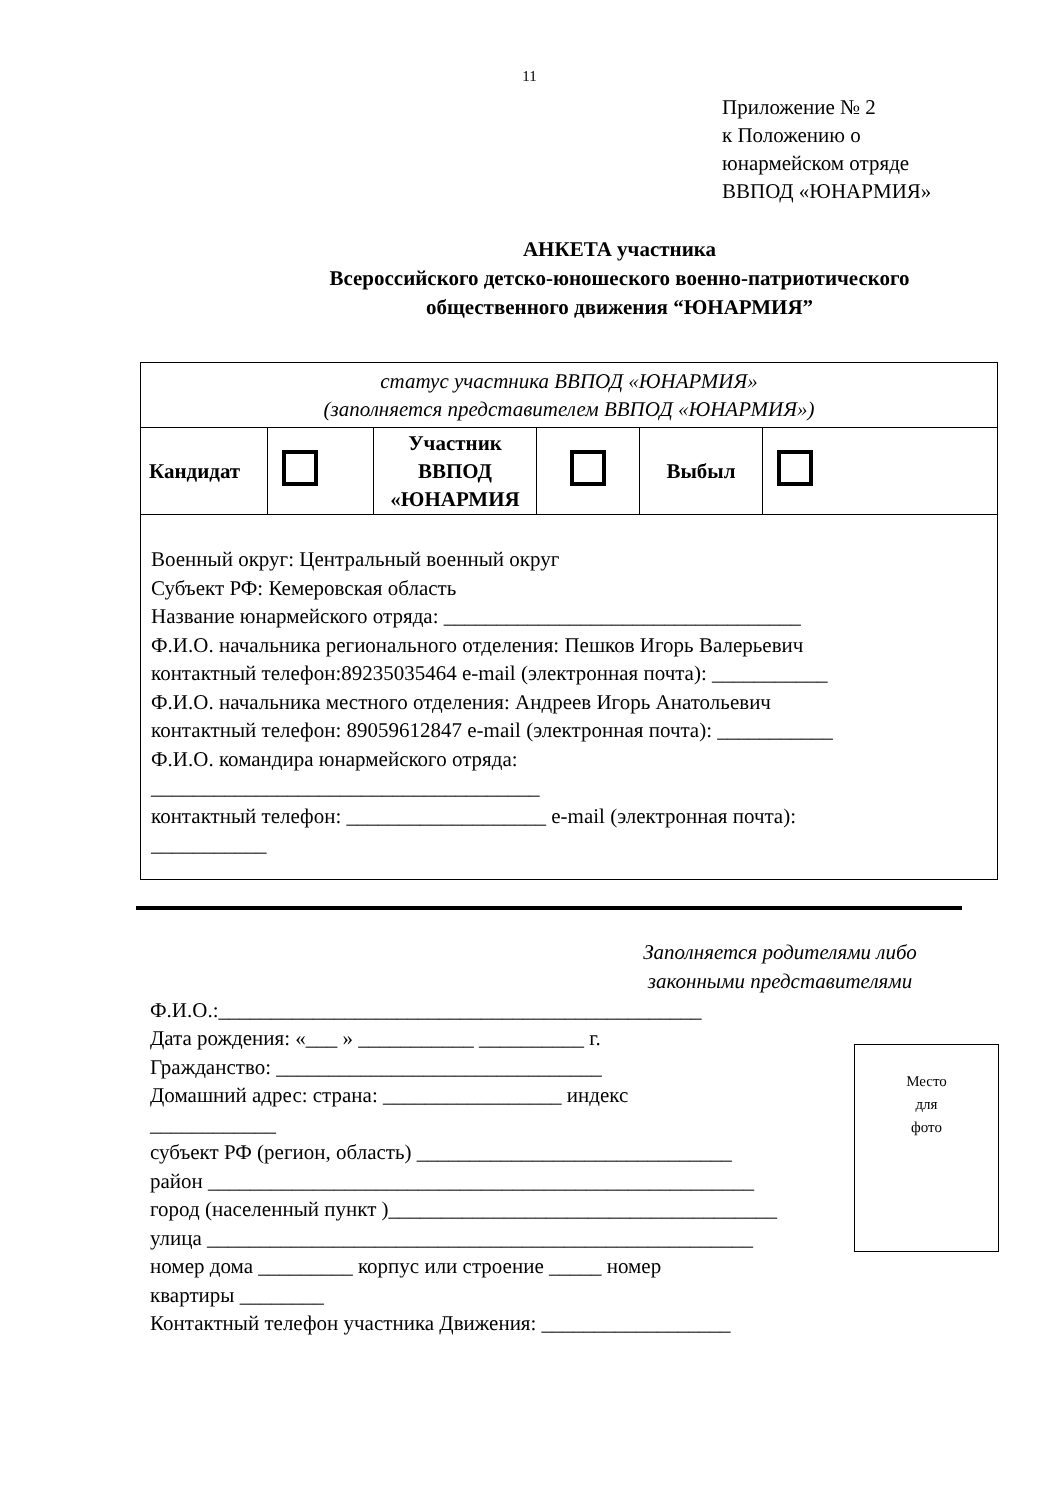11
Приложение № 2
к Положению о
юнармейском отряде
ВВПОД «ЮНАРМИЯ»
АНКЕТА участника
Всероссийского детско-юношеского военно-патриотического
общественного движения “ЮНАРМИЯ”
| статус участника ВВПОД «ЮНАРМИЯ» (заполняется представителем ВВПОД «ЮНАРМИЯ») | | | | | |
| Кандидат | | Участник ВВПОД «ЮНАРМИЯ | | Выбыл | |
| Военный округ: Центральный военный округ Субъект РФ: Кемеровская область Название юнармейского отряда: __________________________________ Ф.И.О. начальника регионального отделения: Пешков Игорь Валерьевич контактный телефон:89235035464 e-mail (электронная почта): ___________ Ф.И.О. начальника местного отделения: Андреев Игорь Анатольевич контактный телефон: 89059612847 e-mail (электронная почта): ___________ Ф.И.О. командира юнармейского отряда: _____________________________________ контактный телефон: ___________________ e-mail (электронная почта): ___________ | | | | | |
Заполняется родителями либо законными представителями
Ф.И.О.:______________________________________________
Дата рождения: «___ » ___________ __________ г.
Гражданство: _______________________________
Домашний адрес: страна: _________________ индекс
____________
субъект РФ (регион, область) ______________________________
район ____________________________________________________
город (населенный пункт )_____________________________________
улица ____________________________________________________
номер дома _________ корпус или строение _____ номер
квартиры ________
Контактный телефон участника Движения: __________________
Место
для
фото